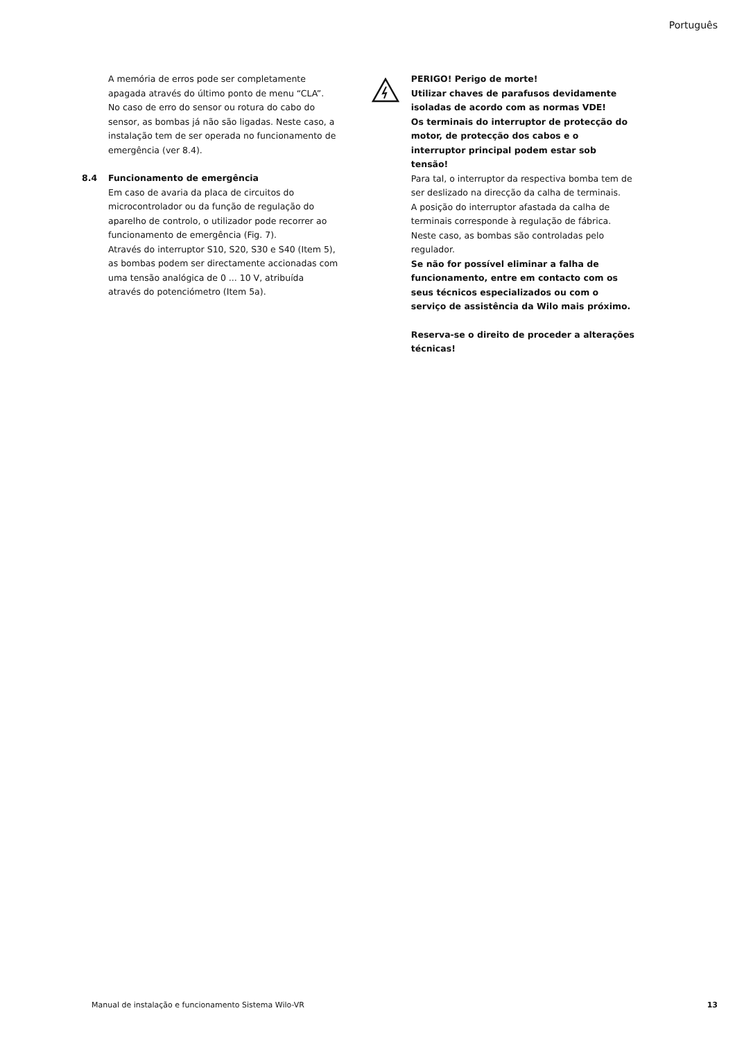Português
A memória de erros pode ser completamente apagada através do último ponto de menu “CLA”.
No caso de erro do sensor ou rotura do cabo do sensor, as bombas já não são ligadas. Neste caso, a instalação tem de ser operada no funcionamento de emergência (ver 8.4).
8.4 Funcionamento de emergência
Em caso de avaria da placa de circuitos do microcontrolador ou da função de regulação do aparelho de controlo, o utilizador pode recorrer ao funcionamento de emergência (Fig. 7).
Através do interruptor S10, S20, S30 e S40 (Item 5), as bombas podem ser directamente accionadas com uma tensão analógica de 0 ... 10 V, atribuída através do potenciómetro (Item 5a).
PERIGO! Perigo de morte!
Utilizar chaves de parafusos devidamente isoladas de acordo com as normas VDE!
Os terminais do interruptor de protecção do motor, de protecção dos cabos e o interruptor principal podem estar sob tensão!
Para tal, o interruptor da respectiva bomba tem de ser deslizado na direcção da calha de terminais.
A posição do interruptor afastada da calha de terminais corresponde à regulação de fábrica. Neste caso, as bombas são controladas pelo regulador.
Se não for possível eliminar a falha de funcionamento, entre em contacto com os seus técnicos especializados ou com o serviço de assistência da Wilo mais próximo.
Reserva-se o direito de proceder a alterações técnicas!
Manual de instalação e funcionamento Sistema Wilo-VR 13